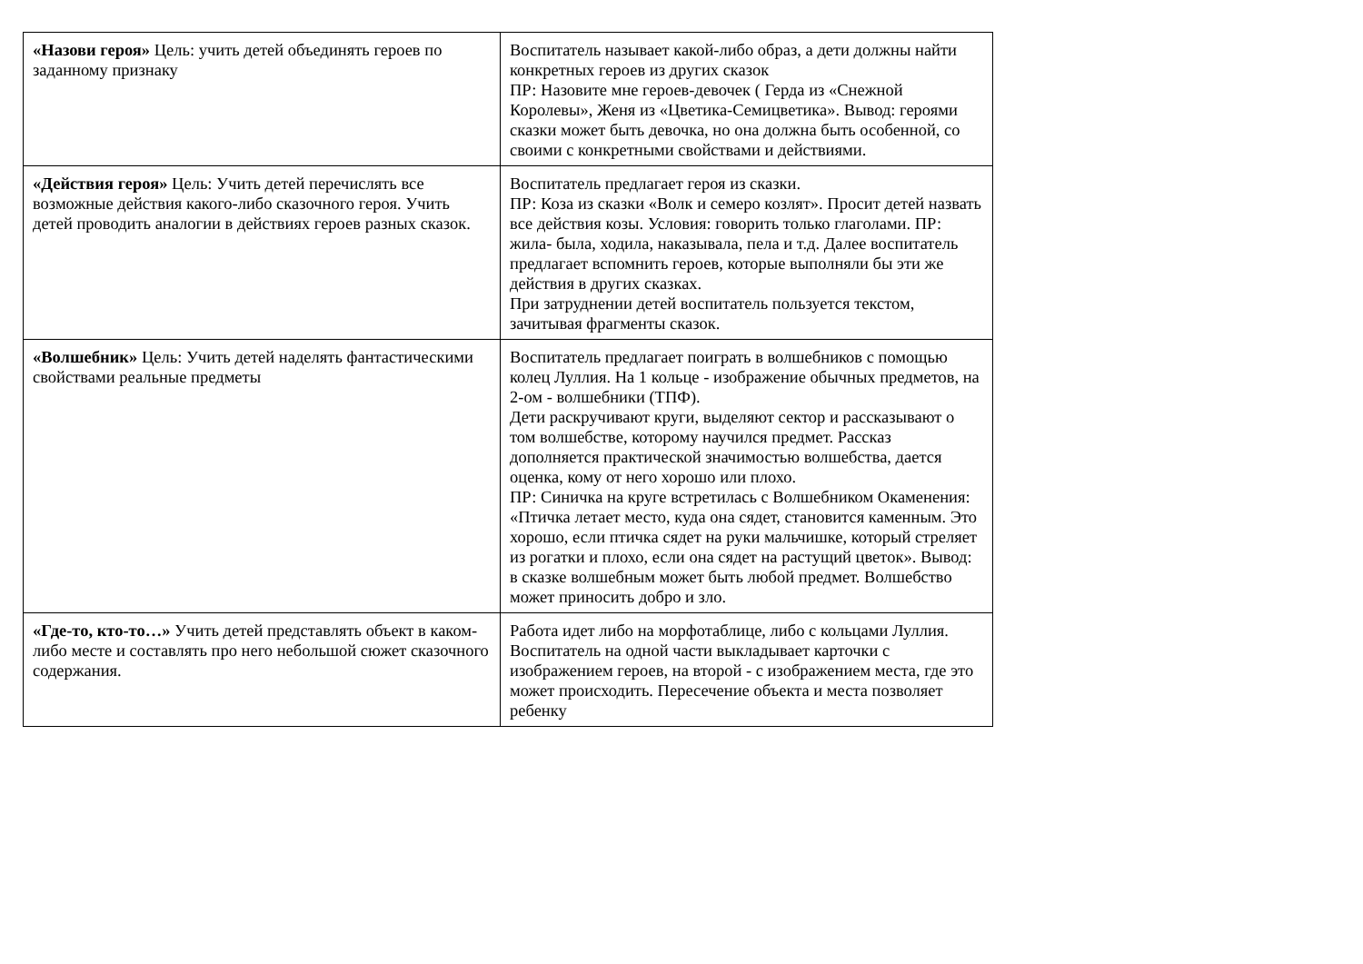| «Назови героя» Цель: учить детей объединять героев по заданному признаку | Воспитатель называет какой-либо образ, а дети должны найти конкретных героев из других сказок ПР: Назовите мне героев-девочек ( Герда из «Снежной Королевы», Женя из «Цветика-Семицветика». Вывод: героями сказки может быть девочка, но она должна быть особенной, со своими с конкретными свойствами и действиями. |
| «Действия героя» Цель: Учить детей перечислять все возможные действия какого-либо сказочного героя. Учить детей проводить аналогии в действиях героев разных сказок. | Воспитатель предлагает героя из сказки. ПР: Коза из сказки «Волк и семеро козлят». Просит детей назвать все действия козы. Условия: говорить только глаголами. ПР: жила- была, ходила, наказывала, пела и т.д. Далее воспитатель предлагает вспомнить героев, которые выполняли бы эти же действия в других сказках. При затруднении детей воспитатель пользуется текстом, зачитывая фрагменты сказок. |
| «Волшебник» Цель: Учить детей наделять фантастическими свойствами реальные предметы | Воспитатель предлагает поиграть в волшебников с помощью колец Луллия. На 1 кольце - изображение обычных предметов, на 2-ом - волшебники (ТПФ). Дети раскручивают круги, выделяют сектор и рассказывают о том волшебстве, которому научился предмет. Рассказ дополняется практической значимостью волшебства, дается оценка, кому от него хорошо или плохо. ПР: Синичка на круге встретилась с Волшебником Окаменения: «Птичка летает место, куда она сядет, становится каменным. Это хорошо, если птичка сядет на руки мальчишке, который стреляет из рогатки и плохо, если она сядет на растущий цветок». Вывод: в сказке волшебным может быть любой предмет. Волшебство может приносить добро и зло. |
| «Где-то, кто-то…» Учить детей представлять объект в каком-либо месте и составлять про него небольшой сюжет сказочного содержания. | Работа идет либо на морфотаблице, либо с кольцами Луллия. Воспитатель на одной части выкладывает карточки с изображением героев, на второй - с изображением места, где это может происходить. Пересечение объекта и места позволяет ребенку |